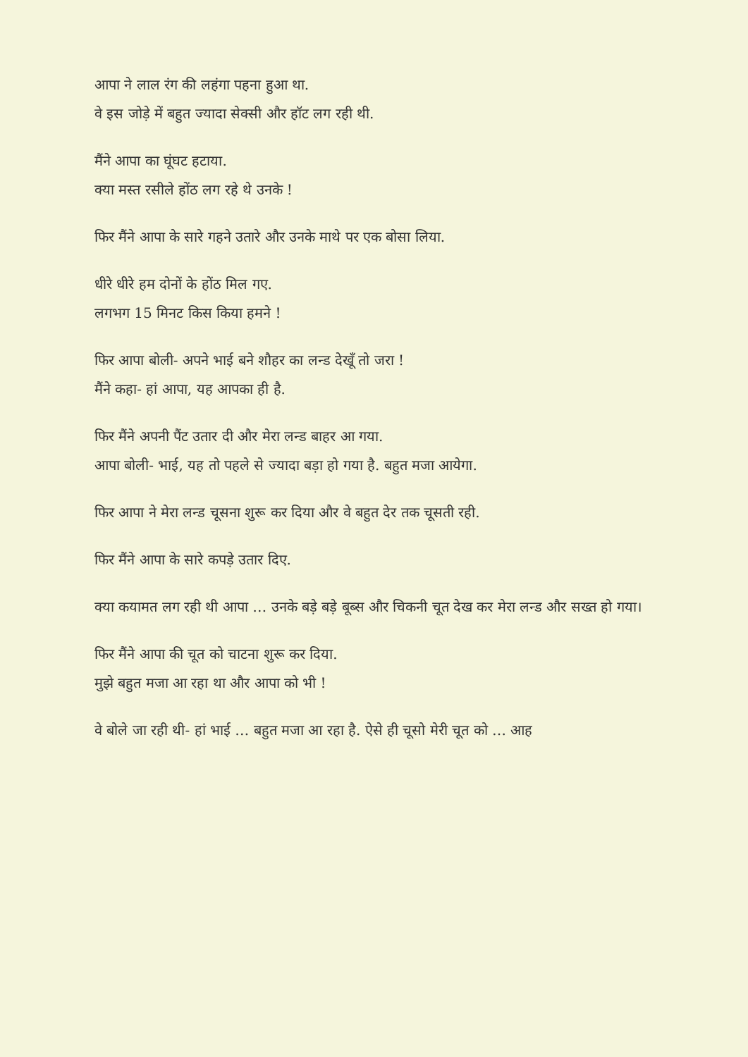आपा ने लाल रंग की लहंगा पहना हुआ था.
वे इस जोड़े में बहुत ज्यादा सेक्सी और हॉट लग रही थी.
मैंने आपा का घूंघट हटाया.
क्या मस्त रसीले होंठ लग रहे थे उनके !
फिर मैंने आपा के सारे गहने उतारे और उनके माथे पर एक बोसा लिया.
धीरे धीरे हम दोनों के होंठ मिल गए.
लगभग 15 मिनट किस किया हमने !
फिर आपा बोली- अपने भाई बने शौहर का लन्ड देखूँ तो जरा !
मैंने कहा- हां आपा, यह आपका ही है.
फिर मैंने अपनी पैंट उतार दी और मेरा लन्ड बाहर आ गया.
आपा बोली- भाई, यह तो पहले से ज्यादा बड़ा हो गया है. बहुत मजा आयेगा.
फिर आपा ने मेरा लन्ड चूसना शुरू कर दिया और वे बहुत देर तक चूसती रही.
फिर मैंने आपा के सारे कपड़े उतार दिए.
क्या कयामत लग रही थी आपा … उनके बड़े बड़े बूब्स और चिकनी चूत देख कर मेरा लन्ड और सख्त हो गया।
फिर मैंने आपा की चूत को चाटना शुरू कर दिया.
मुझे बहुत मजा आ रहा था और आपा को भी !
वे बोले जा रही थी- हां भाई … बहुत मजा आ रहा है. ऐसे ही चूसो मेरी चूत को … आह